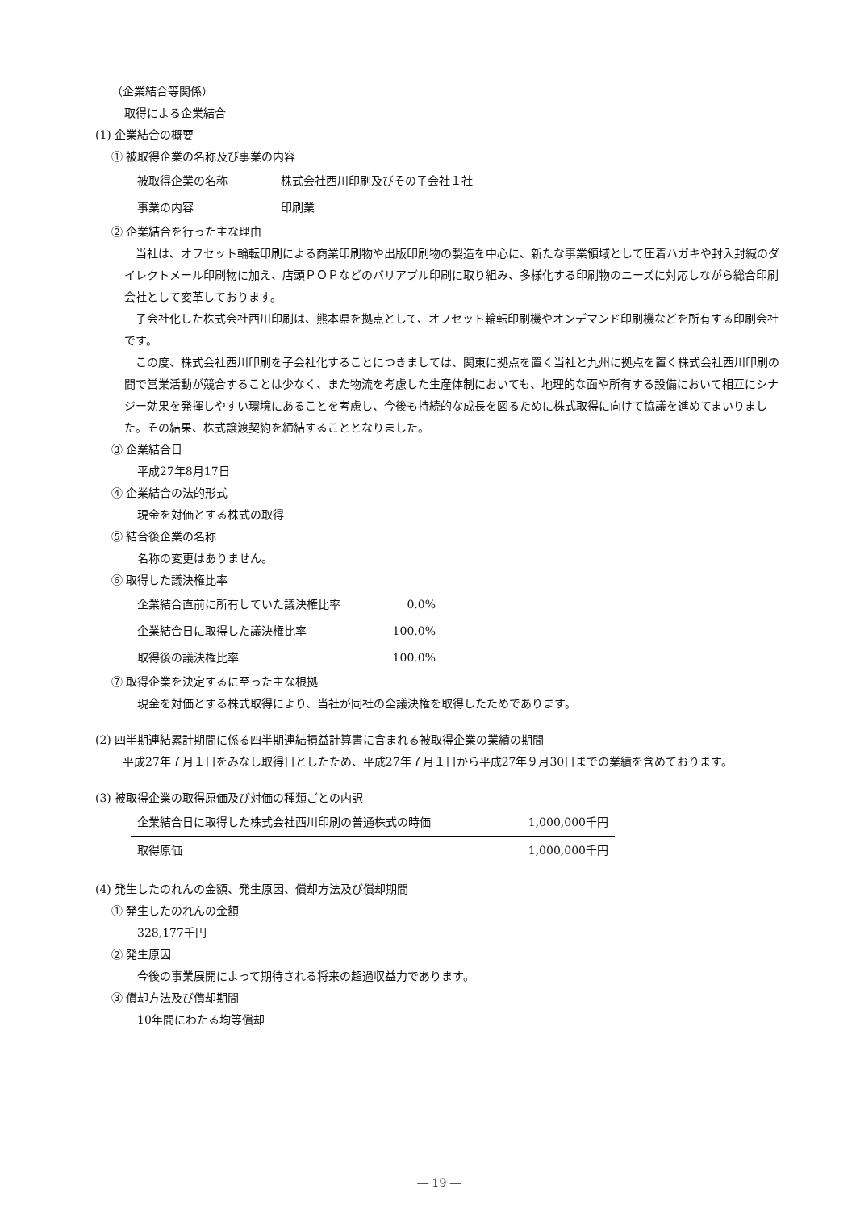（企業結合等関係）
取得による企業結合
(1) 企業結合の概要
① 被取得企業の名称及び事業の内容
| 被取得企業の名称 | 株式会社西川印刷及びその子会社１社 |
| 事業の内容 | 印刷業 |
② 企業結合を行った主な理由
当社は、オフセット輪転印刷による商業印刷物や出版印刷物の製造を中心に、新たな事業領域として圧着ハガキや封入封緘のダイレクトメール印刷物に加え、店頭ＰＯＰなどのバリアブル印刷に取り組み、多様化する印刷物のニーズに対応しながら総合印刷会社として変革しております。
子会社化した株式会社西川印刷は、熊本県を拠点として、オフセット輪転印刷機やオンデマンド印刷機などを所有する印刷会社です。
この度、株式会社西川印刷を子会社化することにつきましては、関東に拠点を置く当社と九州に拠点を置く株式会社西川印刷の間で営業活動が競合することは少なく、また物流を考慮した生産体制においても、地理的な面や所有する設備において相互にシナジー効果を発揮しやすい環境にあることを考慮し、今後も持続的な成長を図るために株式取得に向けて協議を進めてまいりました。その結果、株式譲渡契約を締結することとなりました。
③ 企業結合日
平成27年8月17日
④ 企業結合の法的形式
現金を対価とする株式の取得
⑤ 結合後企業の名称
名称の変更はありません。
⑥ 取得した議決権比率
| 企業結合直前に所有していた議決権比率 | 0.0% |
| 企業結合日に取得した議決権比率 | 100.0% |
| 取得後の議決権比率 | 100.0% |
⑦ 取得企業を決定するに至った主な根拠
現金を対価とする株式取得により、当社が同社の全議決権を取得したためであります。
(2) 四半期連結累計期間に係る四半期連結損益計算書に含まれる被取得企業の業績の期間
平成27年７月１日をみなし取得日としたため、平成27年７月１日から平成27年９月30日までの業績を含めております。
(3) 被取得企業の取得原価及び対価の種類ごとの内訳
| 企業結合日に取得した株式会社西川印刷の普通株式の時価 | 1,000,000千円 |
| 取得原価 | 1,000,000千円 |
(4) 発生したのれんの金額、発生原因、償却方法及び償却期間
① 発生したのれんの金額
328,177千円
② 発生原因
今後の事業展開によって期待される将来の超過収益力であります。
③ 償却方法及び償却期間
10年間にわたる均等償却
― 19 ―